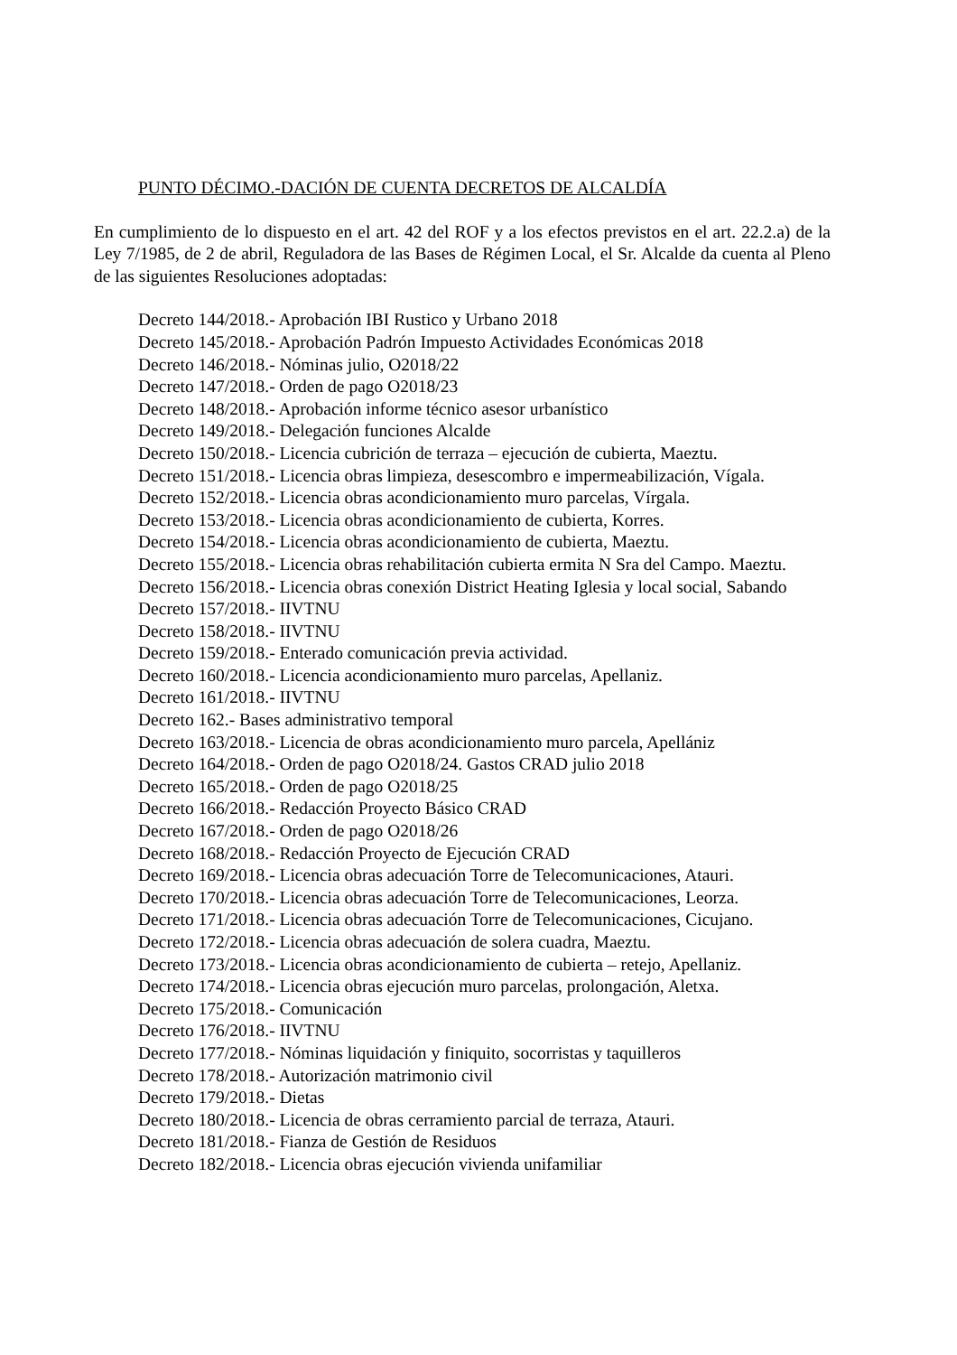PUNTO DÉCIMO.-DACIÓN DE CUENTA DECRETOS DE ALCALDÍA
En cumplimiento de lo dispuesto en el art. 42 del ROF y a los efectos previstos en el art. 22.2.a) de la Ley 7/1985, de 2 de abril, Reguladora de las Bases de Régimen Local, el Sr. Alcalde da cuenta al Pleno de las siguientes Resoluciones adoptadas:
Decreto 144/2018.- Aprobación IBI Rustico y Urbano 2018
Decreto 145/2018.- Aprobación Padrón Impuesto Actividades Económicas 2018
Decreto 146/2018.- Nóminas julio, O2018/22
Decreto 147/2018.- Orden de pago O2018/23
Decreto 148/2018.- Aprobación informe técnico asesor urbanístico
Decreto 149/2018.- Delegación funciones Alcalde
Decreto 150/2018.- Licencia cubrición de terraza – ejecución de cubierta, Maeztu.
Decreto 151/2018.- Licencia obras limpieza, desescombro e impermeabilización, Vígala.
Decreto 152/2018.- Licencia obras acondicionamiento muro parcelas, Vírgala.
Decreto 153/2018.- Licencia obras acondicionamiento de cubierta, Korres.
Decreto 154/2018.- Licencia obras acondicionamiento de cubierta, Maeztu.
Decreto 155/2018.- Licencia obras rehabilitación cubierta ermita N Sra del Campo. Maeztu.
Decreto 156/2018.- Licencia obras conexión District Heating Iglesia y local social, Sabando
Decreto 157/2018.- IIVTNU
Decreto 158/2018.- IIVTNU
Decreto 159/2018.- Enterado comunicación previa actividad.
Decreto 160/2018.- Licencia acondicionamiento muro parcelas, Apellaniz.
Decreto 161/2018.- IIVTNU
Decreto 162.- Bases administrativo temporal
Decreto 163/2018.- Licencia de obras acondicionamiento muro parcela, Apellániz
Decreto 164/2018.- Orden de pago O2018/24. Gastos CRAD julio 2018
Decreto 165/2018.- Orden de pago O2018/25
Decreto 166/2018.- Redacción Proyecto Básico CRAD
Decreto 167/2018.- Orden de pago O2018/26
Decreto 168/2018.- Redacción Proyecto de Ejecución CRAD
Decreto 169/2018.- Licencia obras adecuación Torre de Telecomunicaciones, Atauri.
Decreto 170/2018.- Licencia obras adecuación Torre de Telecomunicaciones, Leorza.
Decreto 171/2018.- Licencia obras adecuación Torre de Telecomunicaciones, Cicujano.
Decreto 172/2018.- Licencia obras adecuación de solera cuadra, Maeztu.
Decreto 173/2018.- Licencia obras acondicionamiento de cubierta – retejo, Apellaniz.
Decreto 174/2018.- Licencia obras ejecución muro parcelas, prolongación, Aletxa.
Decreto 175/2018.- Comunicación
Decreto 176/2018.- IIVTNU
Decreto 177/2018.- Nóminas liquidación y finiquito, socorristas y taquilleros
Decreto 178/2018.- Autorización matrimonio civil
Decreto 179/2018.- Dietas
Decreto 180/2018.- Licencia de obras cerramiento parcial de terraza, Atauri.
Decreto 181/2018.- Fianza de Gestión de Residuos
Decreto 182/2018.- Licencia obras ejecución vivienda unifamiliar